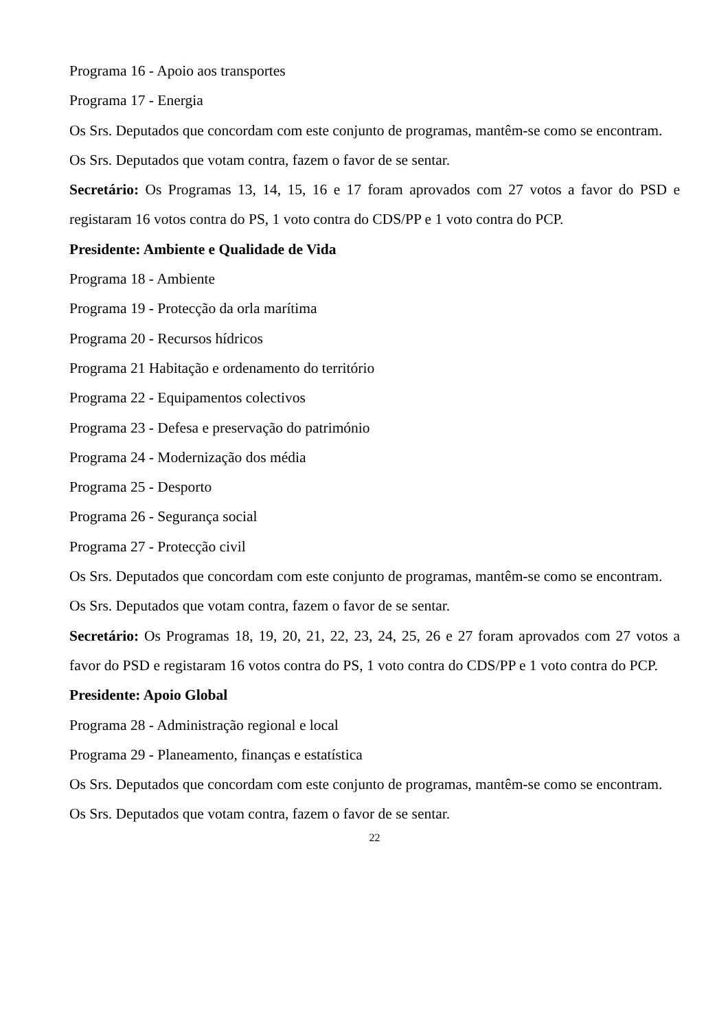Programa 16 - Apoio aos transportes
Programa 17 - Energia
Os Srs. Deputados que concordam com este conjunto de programas, mantêm-se como se encontram.
Os Srs. Deputados que votam contra, fazem o favor de se sentar.
Secretário: Os Programas 13, 14, 15, 16 e 17 foram aprovados com 27 votos a favor do PSD e registaram 16 votos contra do PS, 1 voto contra do CDS/PP e 1 voto contra do PCP.
Presidente: Ambiente e Qualidade de Vida
Programa 18 - Ambiente
Programa 19 - Protecção da orla marítima
Programa 20 - Recursos hídricos
Programa 21 Habitação e ordenamento do território
Programa 22 - Equipamentos colectivos
Programa 23 - Defesa e preservação do património
Programa 24 - Modernização dos média
Programa 25 - Desporto
Programa 26 - Segurança social
Programa 27 - Protecção civil
Os Srs. Deputados que concordam com este conjunto de programas, mantêm-se como se encontram.
Os Srs. Deputados que votam contra, fazem o favor de se sentar.
Secretário: Os Programas 18, 19, 20, 21, 22, 23, 24, 25, 26 e 27 foram aprovados com 27 votos a favor do PSD e registaram 16 votos contra do PS, 1 voto contra do CDS/PP e 1 voto contra do PCP.
Presidente: Apoio Global
Programa 28 - Administração regional e local
Programa 29 - Planeamento, finanças e estatística
Os Srs. Deputados que concordam com este conjunto de programas, mantêm-se como se encontram.
Os Srs. Deputados que votam contra, fazem o favor de se sentar.
22